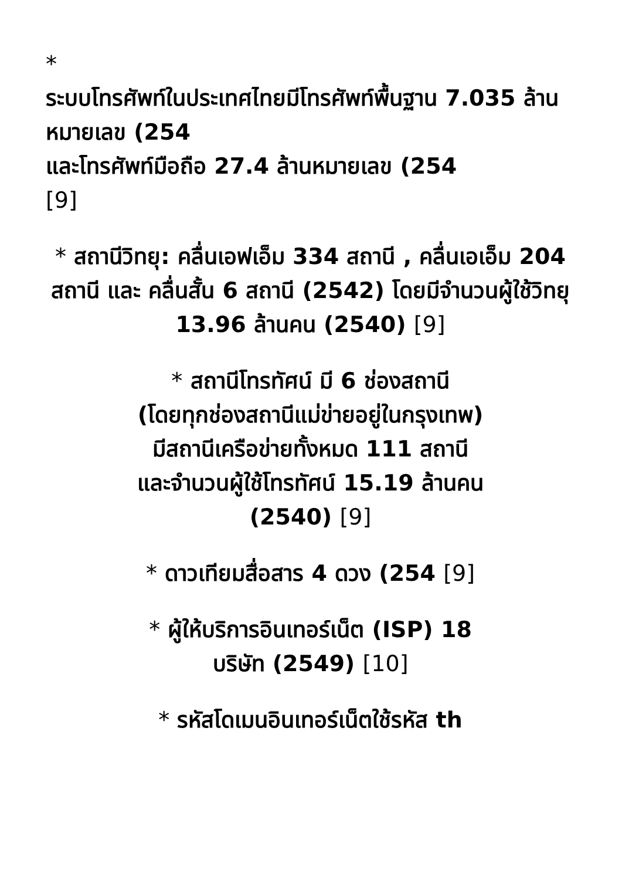*
ระบบโทรศัพท์ในประเทศไทยมีโทรศัพท์พื้นฐาน 7.035 ล้านหมายเลข (254
และโทรศัพท์มือถือ 27.4 ล้านหมายเลข (254
[9]
* สถานีวิทยุ: คลื่นเอฟเอ็ม 334 สถานี , คลื่นเอเอ็ม 204 สถานี และ คลื่นสั้น 6 สถานี (2542) โดยมีจำนวนผู้ใช้วิทยุ 13.96 ล้านคน (2540) [9]
* สถานีโทรทัศน์ มี 6 ช่องสถานี
(โดยทุกช่องสถานีแม่ข่ายอยู่ในกรุงเทพ)
มีสถานีเครือข่ายทั้งหมด 111 สถานี
และจำนวนผู้ใช้โทรทัศน์ 15.19 ล้านคน
(2540) [9]
* ดาวเทียมสื่อสาร 4 ดวง (254 [9]
* ผู้ให้บริการอินเทอร์เน็ต (ISP) 18
บริษัท (2549) [10]
* รหัสโดเมนอินเทอร์เน็ตใช้รหัส th